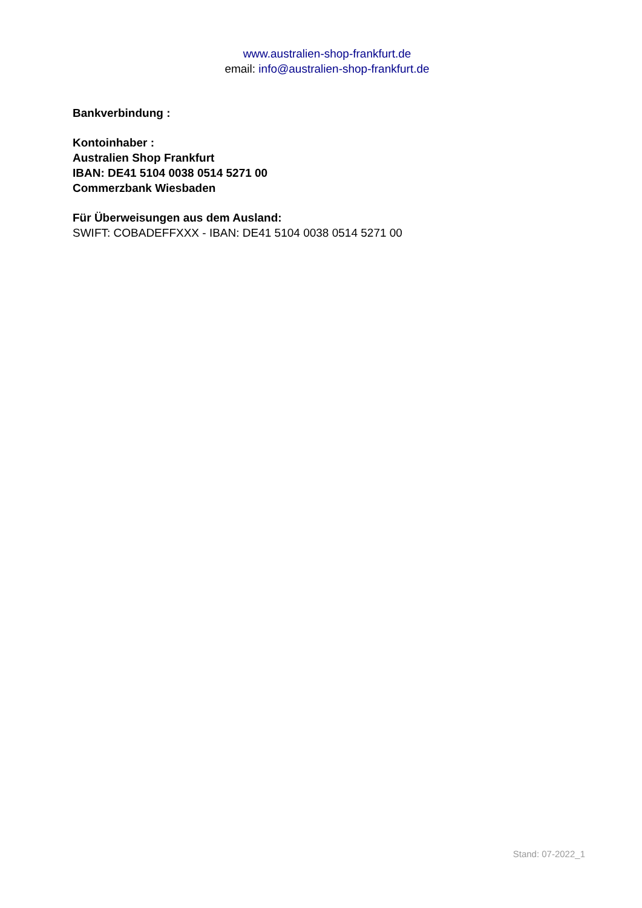www.australien-shop-frankfurt.de
email: info@australien-shop-frankfurt.de
Bankverbindung :
Kontoinhaber :
Australien Shop Frankfurt
IBAN: DE41 5104 0038 0514 5271 00
Commerzbank Wiesbaden
Für Überweisungen aus dem Ausland:
SWIFT: COBADEFFXXX - IBAN: DE41 5104 0038 0514 5271 00
Stand: 07-2022_1